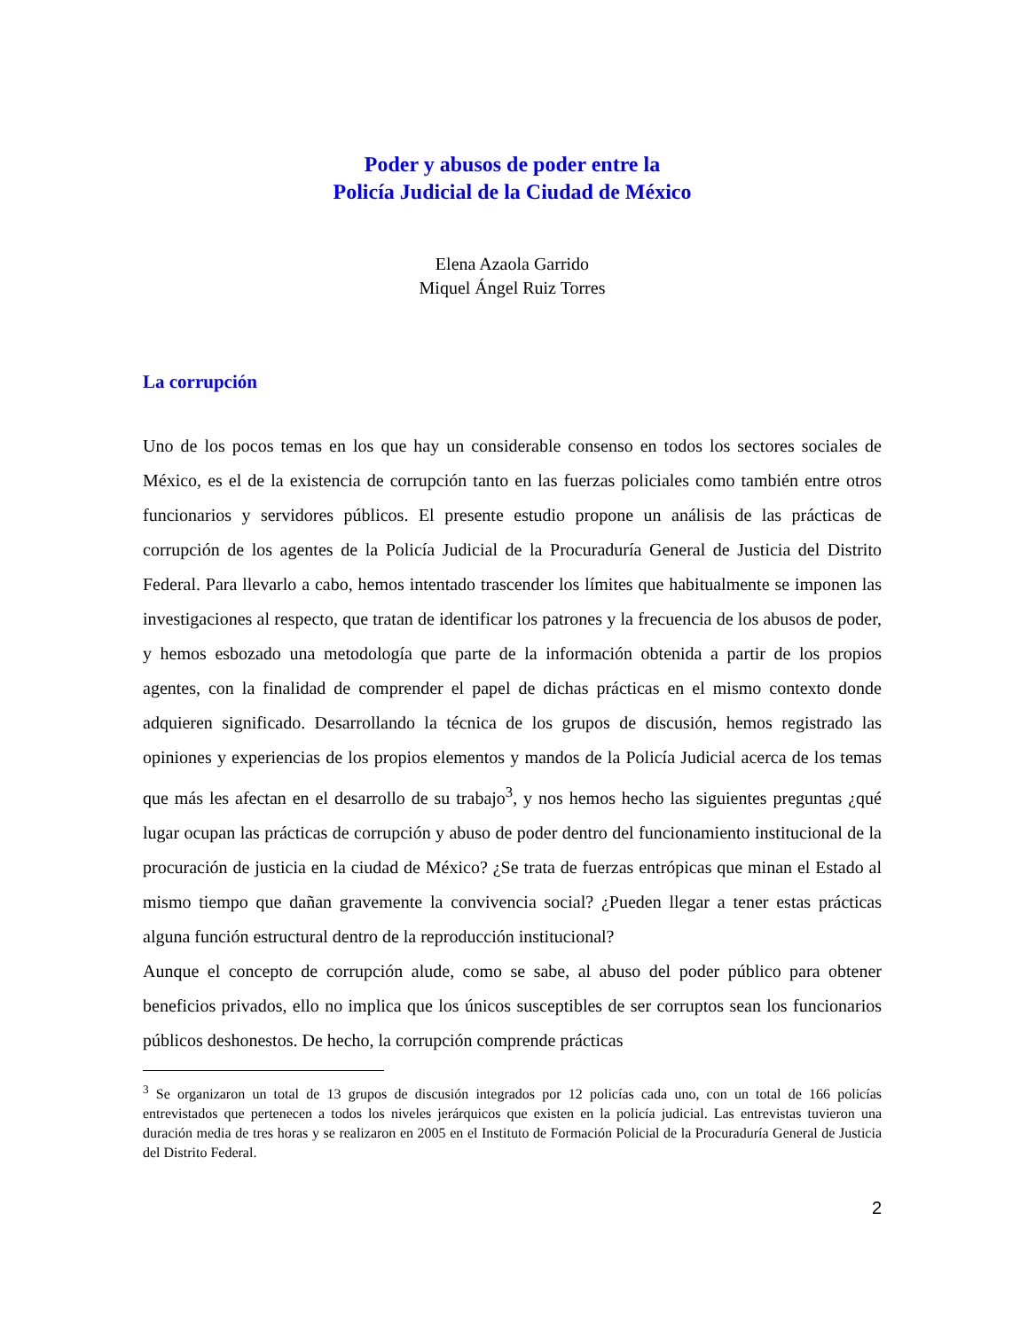Poder y abusos de poder entre la
Policía Judicial de la Ciudad de México
Elena Azaola Garrido
Miquel Ángel Ruiz Torres
La corrupción
Uno de los pocos temas en los que hay un considerable consenso en todos los sectores sociales de México, es el de la existencia de corrupción tanto en las fuerzas policiales como también entre otros funcionarios y servidores públicos. El presente estudio propone un análisis de las prácticas de corrupción de los agentes de la Policía Judicial de la Procuraduría General de Justicia del Distrito Federal. Para llevarlo a cabo, hemos intentado trascender los límites que habitualmente se imponen las investigaciones al respecto, que tratan de identificar los patrones y la frecuencia de los abusos de poder, y hemos esbozado una metodología que parte de la información obtenida a partir de los propios agentes, con la finalidad de comprender el papel de dichas prácticas en el mismo contexto donde adquieren significado. Desarrollando la técnica de los grupos de discusión, hemos registrado las opiniones y experiencias de los propios elementos y mandos de la Policía Judicial acerca de los temas que más les afectan en el desarrollo de su trabajo<sup>3</sup>, y nos hemos hecho las siguientes preguntas ¿qué lugar ocupan las prácticas de corrupción y abuso de poder dentro del funcionamiento institucional de la procuración de justicia en la ciudad de México? ¿Se trata de fuerzas entrópicas que minan el Estado al mismo tiempo que dañan gravemente la convivencia social? ¿Pueden llegar a tener estas prácticas alguna función estructural dentro de la reproducción institucional?
Aunque el concepto de corrupción alude, como se sabe, al abuso del poder público para obtener beneficios privados, ello no implica que los únicos susceptibles de ser corruptos sean los funcionarios públicos deshonestos. De hecho, la corrupción comprende prácticas
<sup>3</sup> Se organizaron un total de 13 grupos de discusión integrados por 12 policías cada uno, con un total de 166 policías entrevistados que pertenecen a todos los niveles jerárquicos que existen en la policía judicial. Las entrevistas tuvieron una duración media de tres horas y se realizaron en 2005 en el Instituto de Formación Policial de la Procuraduría General de Justicia del Distrito Federal.
2